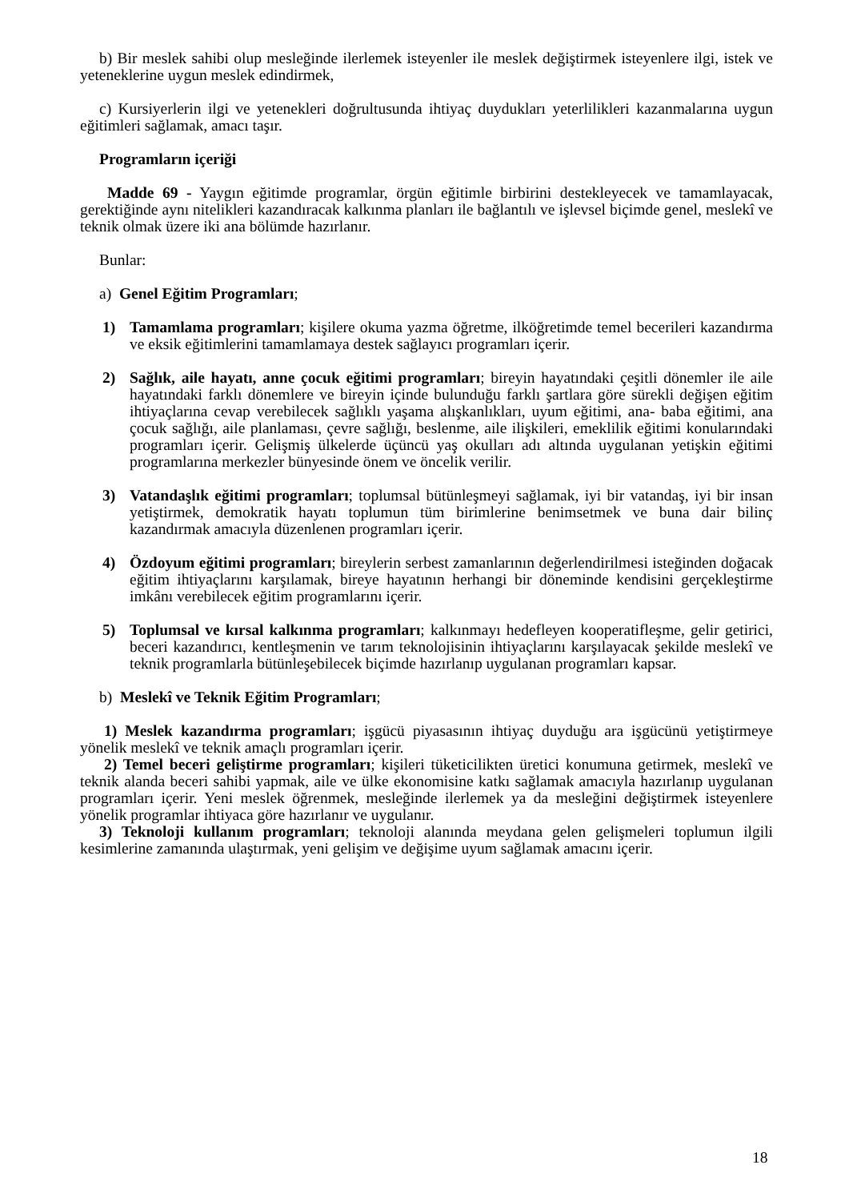b) Bir meslek sahibi olup mesleğinde ilerlemek isteyenler ile meslek değiştirmek isteyenlere ilgi, istek ve yeteneklerine uygun meslek edindirmek,
c) Kursiyerlerin ilgi ve yetenekleri doğrultusunda ihtiyaç duydukları yeterlilikleri kazanmalarına uygun eğitimleri sağlamak, amacı taşır.
Programların içeriği
Madde 69 - Yaygın eğitimde programlar, örgün eğitimle birbirini destekleyecek ve tamamlayacak, gerektiğinde aynı nitelikleri kazandıracak kalkınma planları ile bağlantılı ve işlevsel biçimde genel, meslekî ve teknik olmak üzere iki ana bölümde hazırlanır.
Bunlar:
a) Genel Eğitim Programları;
1) Tamamlama programları; kişilere okuma yazma öğretme, ilköğretimde temel becerileri kazandırma ve eksik eğitimlerini tamamlamaya destek sağlayıcı programları içerir.
2) Sağlık, aile hayatı, anne çocuk eğitimi programları; bireyin hayatındaki çeşitli dönemler ile aile hayatındaki farklı dönemlere ve bireyin içinde bulunduğu farklı şartlara göre sürekli değişen eğitim ihtiyaçlarına cevap verebilecek sağlıklı yaşama alışkanlıkları, uyum eğitimi, ana- baba eğitimi, ana çocuk sağlığı, aile planlaması, çevre sağlığı, beslenme, aile ilişkileri, emeklilik eğitimi konularındaki programları içerir. Gelişmiş ülkelerde üçüncü yaş okulları adı altında uygulanan yetişkin eğitimi programlarına merkezler bünyesinde önem ve öncelik verilir.
3) Vatandaşlık eğitimi programları; toplumsal bütünleşmeyi sağlamak, iyi bir vatandaş, iyi bir insan yetiştirmek, demokratik hayatı toplumun tüm birimlerine benimsetmek ve buna dair bilinç kazandırmak amacıyla düzenlenen programları içerir.
4) Özdoyum eğitimi programları; bireylerin serbest zamanlarının değerlendirilmesi isteğinden doğacak eğitim ihtiyaçlarını karşılamak, bireye hayatının herhangi bir döneminde kendisini gerçekleştirme imkânı verebilecek eğitim programlarını içerir.
5) Toplumsal ve kırsal kalkınma programları; kalkınmayı hedefleyen kooperatifleşme, gelir getirici, beceri kazandırıcı, kentleşmenin ve tarım teknolojisinin ihtiyaçlarını karşılayacak şekilde meslekî ve teknik programlarla bütünleşebilecek biçimde hazırlanıp uygulanan programları kapsar.
b) Meslekî ve Teknik Eğitim Programları;
1) Meslek kazandırma programları; işgücü piyasasının ihtiyaç duyduğu ara işgücünü yetiştirmeye yönelik meslekî ve teknik amaçlı programları içerir.
2) Temel beceri geliştirme programları; kişileri tüketicilikten üretici konumuna getirmek, meslekî ve teknik alanda beceri sahibi yapmak, aile ve ülke ekonomisine katkı sağlamak amacıyla hazırlanıp uygulanan programları içerir. Yeni meslek öğrenmek, mesleğinde ilerlemek ya da mesleğini değiştirmek isteyenlere yönelik programlar ihtiyaca göre hazırlanır ve uygulanır.
3) Teknoloji kullanım programları; teknoloji alanında meydana gelen gelişmeleri toplumun ilgili kesimlerine zamanında ulaştırmak, yeni gelişim ve değişime uyum sağlamak amacını içerir.
18